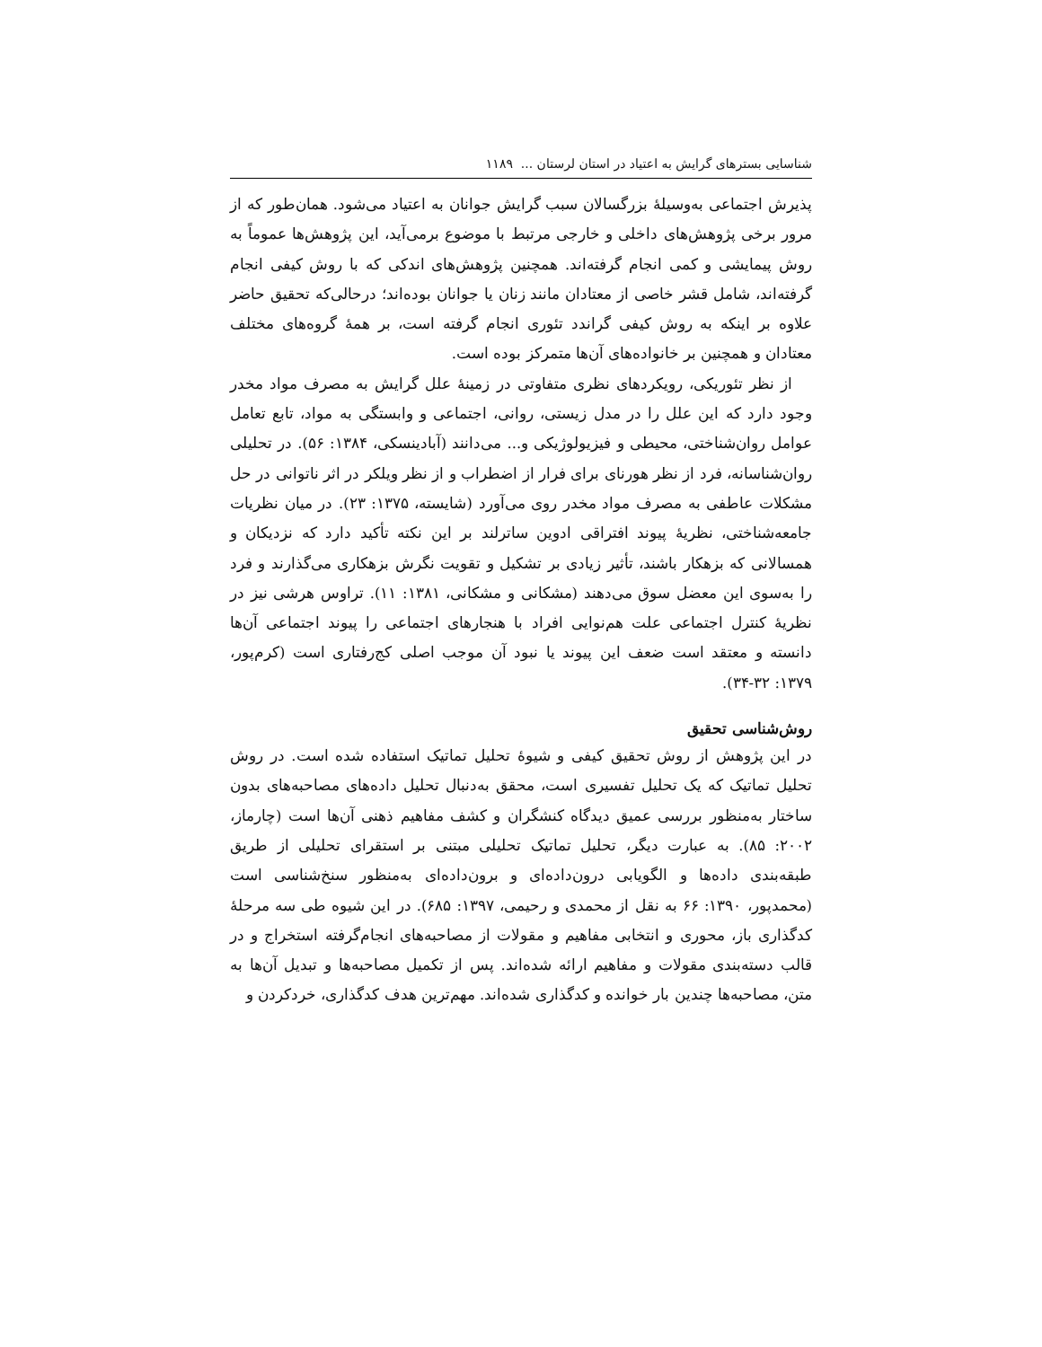شناسایی بسترهای گرایش به اعتیاد در استان لرستان ... ۱۱۸۹
پذیرش اجتماعی به‌وسیلهٔ بزرگسالان سبب گرایش جوانان به اعتیاد می‌شود. همان‌طور که از مرور برخی پژوهش‌های داخلی و خارجی مرتبط با موضوع برمی‌آید، این پژوهش‌ها عموماً به روش پیمایشی و کمی انجام گرفته‌اند. همچنین پژوهش‌های اندکی که با روش کیفی انجام گرفته‌اند، شامل قشر خاصی از معتادان مانند زنان یا جوانان بوده‌اند؛ درحالی‌که تحقیق حاضر علاوه بر اینکه به روش کیفی گراندد تئوری انجام گرفته است، بر همهٔ گروه‌های مختلف معتادان و همچنین بر خانواده‌های آن‌ها متمرکز بوده است.
از نظر تئوریکی، رویکردهای نظری متفاوتی در زمینهٔ علل گرایش به مصرف مواد مخدر وجود دارد که این علل را در مدل زیستی، روانی، اجتماعی و وابستگی به مواد، تابع تعامل عوامل روان‌شناختی، محیطی و فیزیولوژیکی و... می‌دانند (آبادینسکی، ۱۳۸۴: ۵۶). در تحلیلی روان‌شناسانه، فرد از نظر هورنای برای فرار از اضطراب و از نظر ویلکر در اثر ناتوانی در حل مشکلات عاطفی به مصرف مواد مخدر روی می‌آورد (شایسته، ۱۳۷۵: ۲۳). در میان نظریات جامعه‌شناختی، نظریهٔ پیوند افتراقی ادوین ساترلند بر این نکته تأکید دارد که نزدیکان و همسالانی که بزهکار باشند، تأثیر زیادی بر تشکیل و تقویت نگرش بزهکاری می‌گذارند و فرد را به‌سوی این معضل سوق می‌دهند (مشکانی و مشکانی، ۱۳۸۱: ۱۱). تراوس هرشی نیز در نظریهٔ کنترل اجتماعی علت هم‌نوایی افراد با هنجارهای اجتماعی را پیوند اجتماعی آن‌ها دانسته و معتقد است ضعف این پیوند یا نبود آن موجب اصلی کج‌رفتاری است (کرم‌پور، ۱۳۷۹: ۳۲-۳۴).
روش‌شناسی تحقیق
در این پژوهش از روش تحقیق کیفی و شیوهٔ تحلیل تماتیک استفاده شده است. در روش تحلیل تماتیک که یک تحلیل تفسیری است، محقق به‌دنبال تحلیل داده‌های مصاحبه‌های بدون ساختار به‌منظور بررسی عمیق دیدگاه کنشگران و کشف مفاهیم ذهنی آن‌ها است (چارماز، ۲۰۰۲: ۸۵). به عبارت دیگر، تحلیل تماتیک تحلیلی مبتنی بر استقرای تحلیلی از طریق طبقه‌بندی داده‌ها و الگویابی درون‌داده‌ای و برون‌داده‌ای به‌منظور سنخ‌شناسی است (محمدپور، ۱۳۹۰: ۶۶ به نقل از محمدی و رحیمی، ۱۳۹۷: ۶۸۵). در این شیوه طی سه مرحلهٔ کدگذاری باز، محوری و انتخابی مفاهیم و مقولات از مصاحبه‌های انجام‌گرفته استخراج و در قالب دسته‌بندی مقولات و مفاهیم ارائه شده‌اند. پس از تکمیل مصاحبه‌ها و تبدیل آن‌ها به متن، مصاحبه‌ها چندین بار خوانده و کدگذاری شده‌اند. مهم‌ترین هدف کدگذاری، خردکردن و